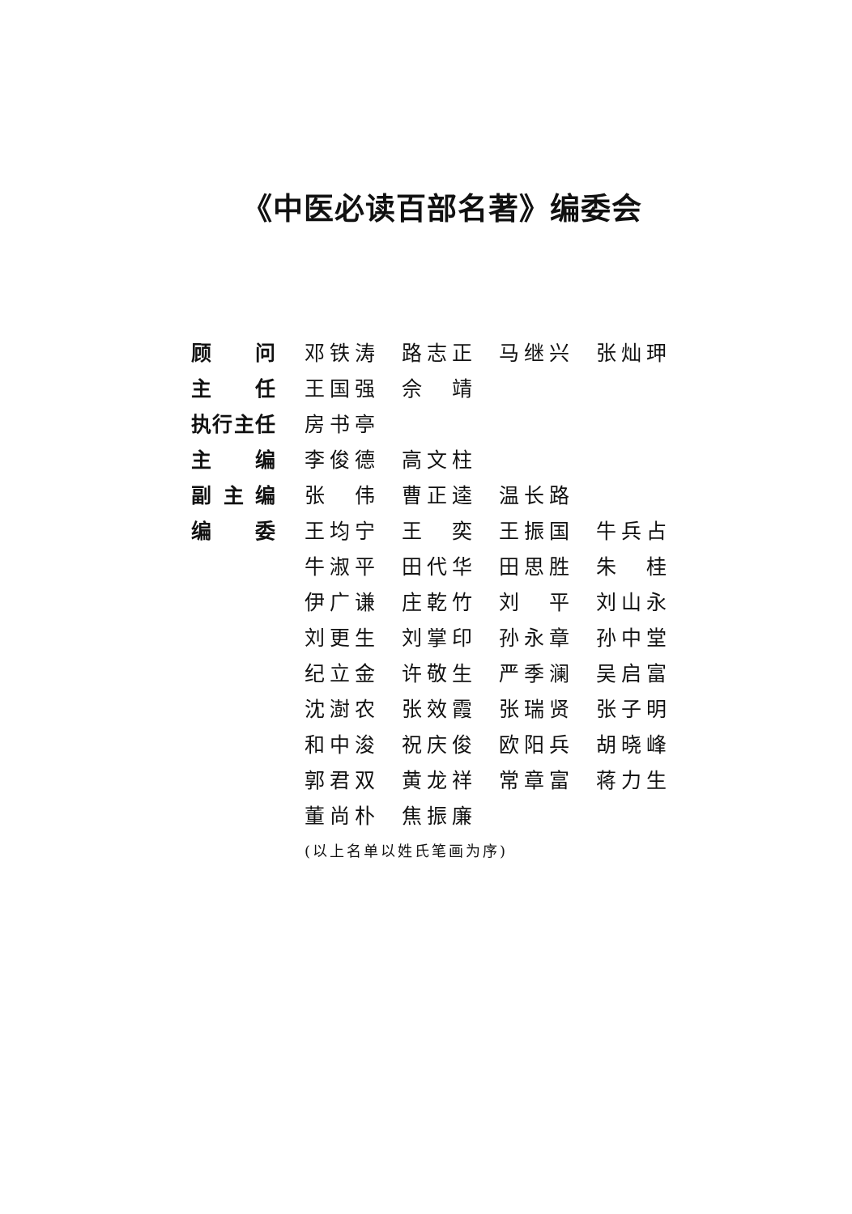《中医必读百部名著》编委会
| 顾 问 | 邓铁涛 | 路志正 | 马继兴 | 张灿玾 |
| 主 任 | 王国强 | 佘 靖 | | |
| 执 行 主 任 | 房书亭 | | | |
| 主 编 | 李俊德 | 高文柱 | | |
| 副 主 编 | 张 伟 | 曹正逵 | 温长路 | |
| 编 委 | 王均宁 | 王 奕 | 王振国 | 牛兵占 |
| | 牛淑平 | 田代华 | 田思胜 | 朱 桂 |
| | 伊广谦 | 庄乾竹 | 刘 平 | 刘山永 |
| | 刘更生 | 刘掌印 | 孙永章 | 孙中堂 |
| | 纪立金 | 许敬生 | 严季澜 | 吴启富 |
| | 沈澍农 | 张效霞 | 张瑞贤 | 张子明 |
| | 和中浚 | 祝庆俊 | 欧阳兵 | 胡晓峰 |
| | 郭君双 | 黄龙祥 | 常章富 | 蒋力生 |
| | 董尚朴 | 焦振廉 | | |
| | (以上名单以姓氏笔画为序) | | | |